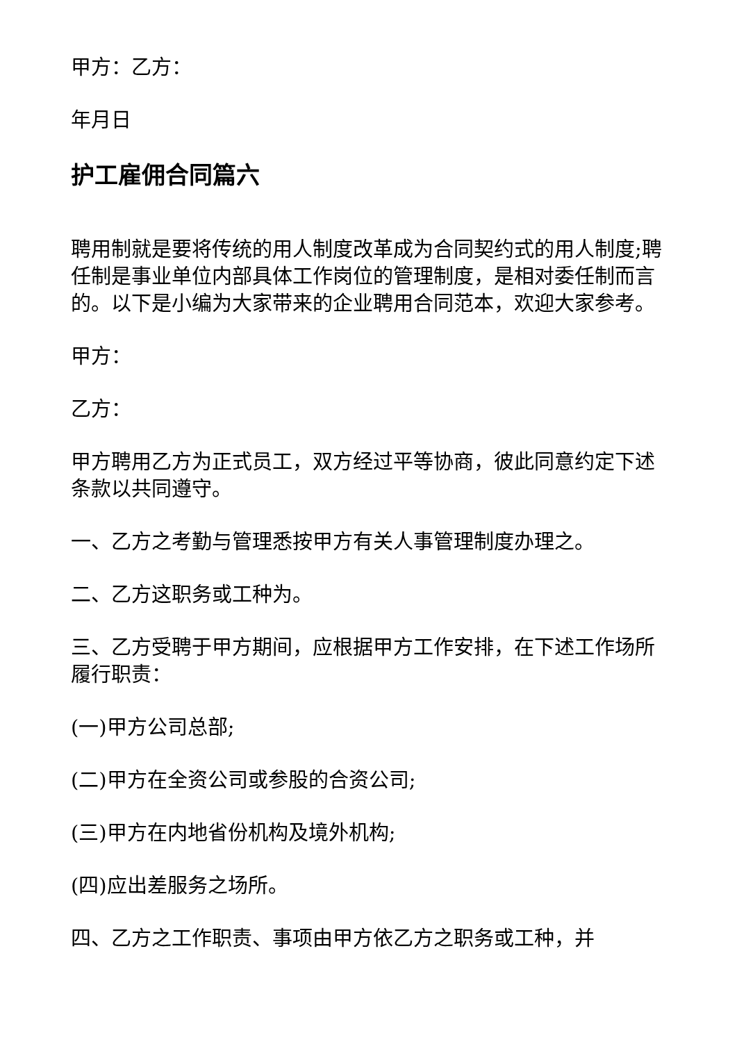甲方：乙方：
年月日
护工雇佣合同篇六
聘用制就是要将传统的用人制度改革成为合同契约式的用人制度;聘任制是事业单位内部具体工作岗位的管理制度，是相对委任制而言的。以下是小编为大家带来的企业聘用合同范本，欢迎大家参考。
甲方：
乙方：
甲方聘用乙方为正式员工，双方经过平等协商，彼此同意约定下述条款以共同遵守。
一、乙方之考勤与管理悉按甲方有关人事管理制度办理之。
二、乙方这职务或工种为。
三、乙方受聘于甲方期间，应根据甲方工作安排，在下述工作场所履行职责：
(一)甲方公司总部;
(二)甲方在全资公司或参股的合资公司;
(三)甲方在内地省份机构及境外机构;
(四)应出差服务之场所。
四、乙方之工作职责、事项由甲方依乙方之职务或工种，并